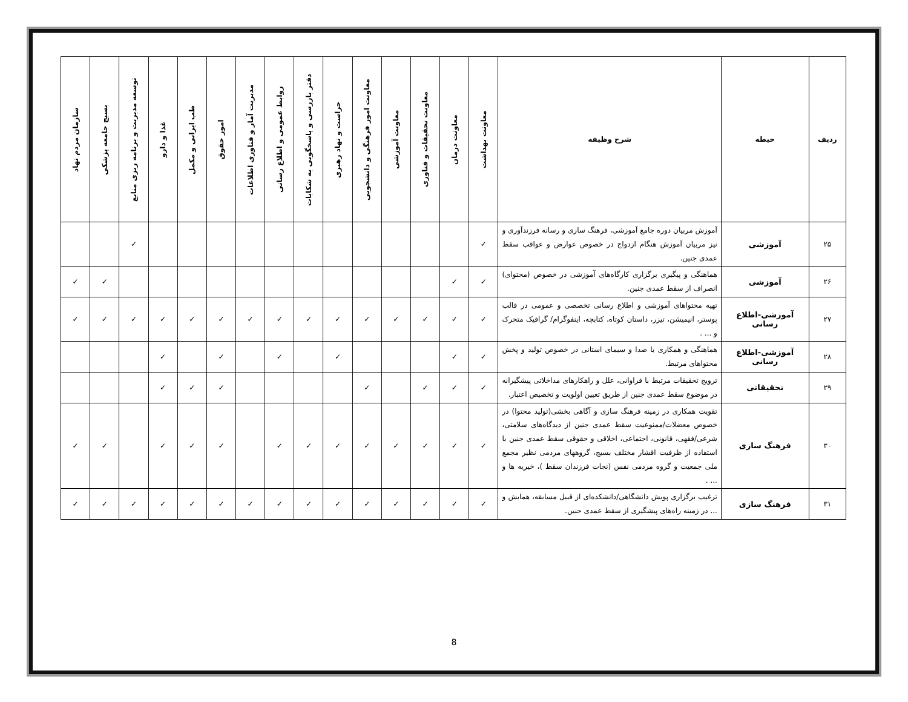| ردیف | حیطه | شرح وظیفه | معاونت بهداشت | معاونت درمان | معاونت تحقیقات و فناوری | معاونت آموزشی | معاونت امور فرهنگی و دانشجویی | حراست و نهاد رهبری | دفتر بازرسی و پاسخگویی به شکایات | روابط عمومی و اطلاع رسانی | مدیریت آمار و فناوری اطلاعات | امور حقوق | طب ایرانی و مکمل | غذا و دارو | توسعه مدیریت و برنامه ریزی منابع | بسیج جامعه پزشکی | سازمان مردم نهاد |
| --- | --- | --- | --- | --- | --- | --- | --- | --- | --- | --- | --- | --- | --- | --- | --- | --- | --- |
| ۲۵ | آموزشی | آموزش مربیان دوره جامع آموزشی، فرهنگ سازی و رسانه فرزندآوری و نیز مربیان آموزش هنگام ازدواج در خصوص عوارض و عواقب سقط عمدی جنین. | ✓ | | | | | | | | | | | | ✓ | | |
| ۲۶ | آموزشی | هماهنگی و پیگیری برگزاری کارگاه‌های آموزشی در خصوص (محتوای) انصراف از سقط عمدی جنین. | ✓ | ✓ | | | | | | | | | | | | ✓ | ✓ |
| ۲۷ | آموزشی-اطلاع رسانی | تهیه محتواهای آموزشی و اطلاع رسانی تخصصی و عمومی در قالب پوستر، انیمیشن، تیزر، داستان کوتاه، کتابچه، اینفوگرام/ گرافیک متحرک و ... . | ✓ | ✓ | ✓ | ✓ | ✓ | ✓ | ✓ | ✓ | ✓ | ✓ | ✓ | ✓ | ✓ | ✓ | ✓ |
| ۲۸ | آموزشی-اطلاع رسانی | هماهنگی و همکاری با صدا و سیمای استانی در خصوص تولید و پخش محتواهای مرتبط. | ✓ | ✓ | | | | ✓ | | ✓ | | ✓ | | ✓ | | | |
| ۲۹ | تحقیقاتی | ترویج تحقیقات مرتبط با فراوانی، علل و راهکارهای مداخلاتی پیشگیرانه در موضوع سقط عمدی جنین از طریق تعیین اولویت و تخصیص اعتبار. | ✓ | ✓ | ✓ | | ✓ | | | | | ✓ | ✓ | ✓ | | | |
| ۳۰ | فرهنگ سازی | تقویت همکاری در زمینه فرهنگ سازی و آگاهی بخشی(تولید محتوا) در خصوص معضلات/ممنوعیت سقط عمدی جنین از دیدگاه‌های سلامتی، شرعی/فقهی، قانونی، اجتماعی، اخلاقی و حقوقی سقط عمدی جنین با استفاده از ظرفیت اقشار مختلف بسیج، گروههای مردمی نظیر مجمع ملی جمعیت و گروه مردمی نفس (نجات فرزندان سقط )، خیریه ها و ... . | ✓ | ✓ | ✓ | ✓ | ✓ | ✓ | ✓ | ✓ | | ✓ | ✓ | ✓ | | ✓ | ✓ |
| ۳۱ | فرهنگ سازی | ترغیب برگزاری پویش دانشگاهی/دانشکده‌ای از قبیل مسابقه، همایش و ... در زمینه راه‌های پیشگیری از سقط عمدی جنین. | ✓ | ✓ | ✓ | ✓ | ✓ | ✓ | ✓ | ✓ | ✓ | ✓ | ✓ | ✓ | ✓ | ✓ | ✓ |
8